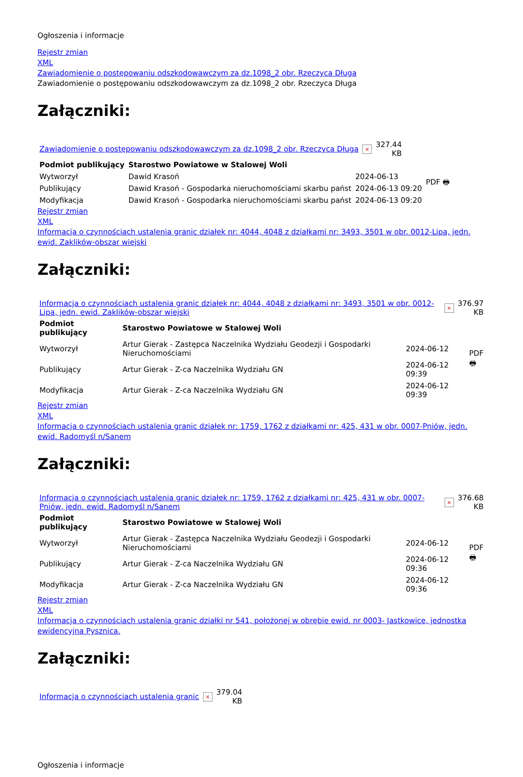Ogłoszenia i informacje
Rejestr zmian
XML
Zawiadomienie o postępowaniu odszkodowawczym za dz.1098_2 obr. Rzeczyca Długa
Zawiadomienie o postępowaniu odszkodowawczym za dz.1098_2 obr. Rzeczyca Długa
Załączniki:
| Zawiadomienie o postępowaniu odszkodowawczym za dz.1098_2 obr. Rzeczyca Długa | × | 327.44 KB |
| Podmiot publikujący | Starostwo Powiatowe w Stalowej Woli | | PDF 🖶 |
| Wytworzył | Dawid Krasoń | 2024-06-13 | |
| Publikujący | Dawid Krasoń - Gospodarka nieruchomościami skarbu państ | 2024-06-13 09:20 | |
| Modyfikacja | Dawid Krasoń - Gospodarka nieruchomościami skarbu państ | 2024-06-13 09:20 | |
Rejestr zmian
XML
Informacja o czynnościach ustalenia granic działek nr: 4044, 4048 z działkami nr: 3493, 3501 w obr. 0012-Lipa, jedn. ewid. Zaklików-obszar wiejski
Załączniki:
| Informacja o czynnościach ustalenia granic działek nr: 4044, 4048 z działkami nr: 3493, 3501 w obr. 0012-Lipa, jedn. ewid. Zaklików-obszar wiejski | × | 376.97 KB |
| Podmiot publikujący | Starostwo Powiatowe w Stalowej Woli | | PDF 🖶 |
| Wytworzył | Artur Gierak - Zastępca Naczelnika Wydziału Geodezji i Gospodarki Nieruchomościami | 2024-06-12 | |
| Publikujący | Artur Gierak - Z-ca Naczelnika Wydziału GN | 2024-06-12 09:39 | |
| Modyfikacja | Artur Gierak - Z-ca Naczelnika Wydziału GN | 2024-06-12 09:39 | |
Rejestr zmian
XML
Informacja o czynnościach ustalenia granic działek nr: 1759, 1762 z działkami nr: 425, 431 w obr. 0007-Pniów, jedn. ewid. Radomyśl n/Sanem
Załączniki:
| Informacja o czynnościach ustalenia granic działek nr: 1759, 1762 z działkami nr: 425, 431 w obr. 0007-Pniów, jedn. ewid. Radomyśl n/Sanem | × | 376.68 KB |
| Podmiot publikujący | Starostwo Powiatowe w Stalowej Woli | | PDF 🖶 |
| Wytworzył | Artur Gierak - Zastępca Naczelnika Wydziału Geodezji i Gospodarki Nieruchomościami | 2024-06-12 | |
| Publikujący | Artur Gierak - Z-ca Naczelnika Wydziału GN | 2024-06-12 09:36 | |
| Modyfikacja | Artur Gierak - Z-ca Naczelnika Wydziału GN | 2024-06-12 09:36 | |
Rejestr zmian
XML
Informacja o czynnościach ustalenia granic działki nr 541, położonej w obrębie ewid. nr 0003- Jastkowice, jednostka ewidencyjna Pysznica.
Załączniki:
| Informacja o czynnościach ustalenia granic | × | 379.04 KB |
Ogłoszenia i informacje